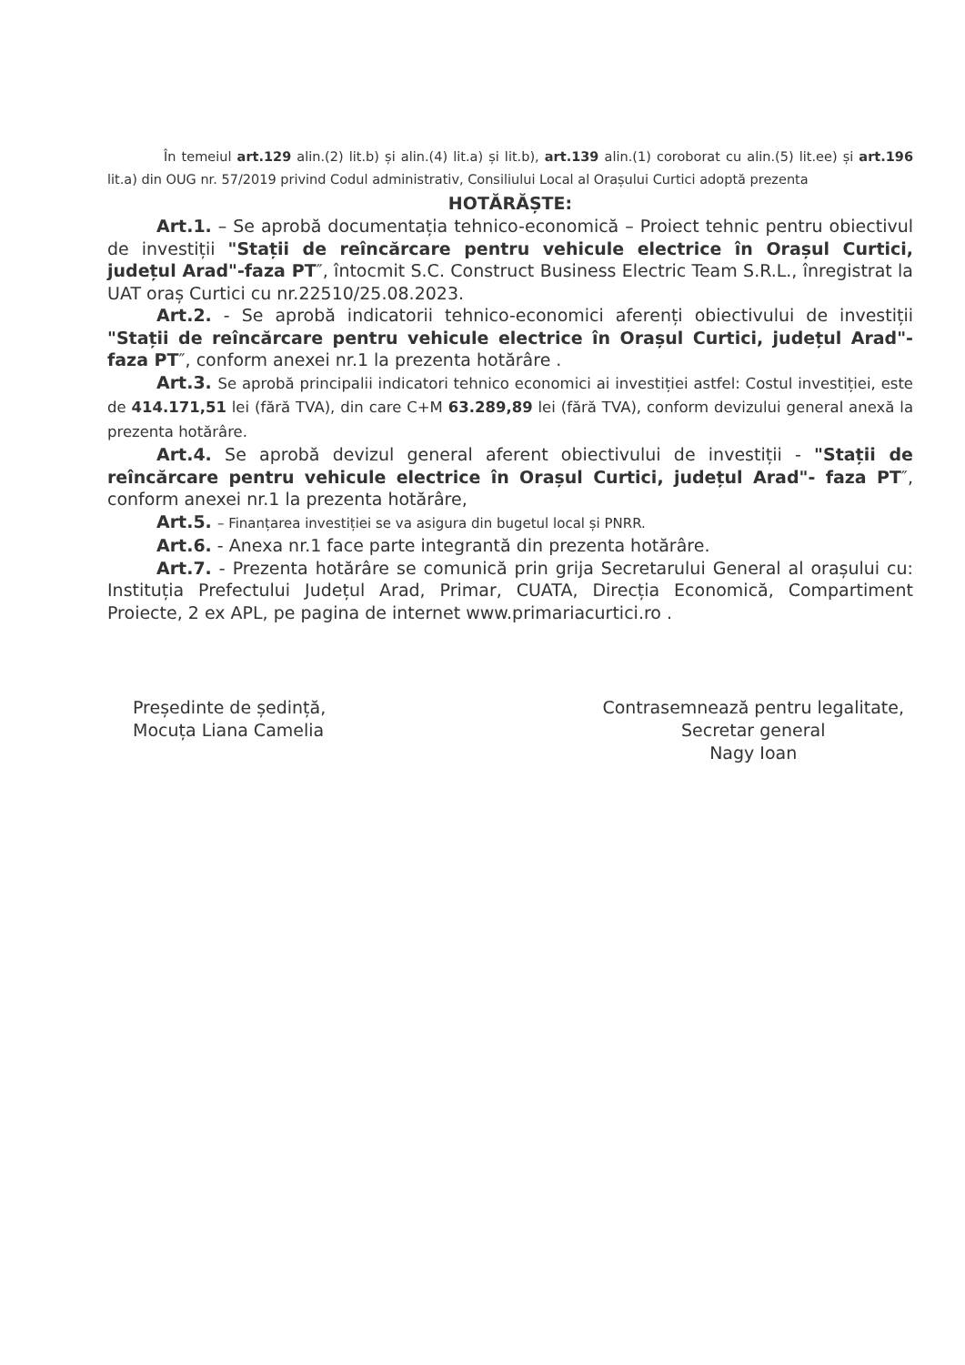În temeiul art.129 alin.(2) lit.b) și alin.(4) lit.a) și lit.b), art.139 alin.(1) coroborat cu alin.(5) lit.ee) și art.196 lit.a) din OUG nr. 57/2019 privind Codul administrativ, Consiliului Local al Orașului Curtici adoptă prezenta
HOTĂRĂȘTE:
Art.1. – Se aprobă documentația tehnico-economică – Proiect tehnic pentru obiectivul de investiții "Stații de reîncărcare pentru vehicule electrice în Orașul Curtici, județul Arad"-faza PT″, întocmit S.C. Construct Business Electric Team S.R.L., înregistrat la UAT oraș Curtici cu nr.22510/25.08.2023.
Art.2. - Se aprobă indicatorii tehnico-economici aferenți obiectivului de investiții "Stații de reîncărcare pentru vehicule electrice în Orașul Curtici, județul Arad"- faza PT″, conform anexei nr.1 la prezenta hotărâre .
Art.3. Se aprobă principalii indicatori tehnico economici ai investiției astfel: Costul investiției, este de 414.171,51 lei (fără TVA), din care C+M 63.289,89 lei (fără TVA), conform devizului general anexă la prezenta hotărâre.
Art.4. Se aprobă devizul general aferent obiectivului de investiții - "Stații de reîncărcare pentru vehicule electrice în Orașul Curtici, județul Arad"- faza PT″, conform anexei nr.1 la prezenta hotărâre,
Art.5. – Finanțarea investiției se va asigura din bugetul local și PNRR.
Art.6. - Anexa nr.1 face parte integrantă din prezenta hotărâre.
Art.7. - Prezenta hotărâre se comunică prin grija Secretarului General al orașului cu: Instituția Prefectului Județul Arad, Primar, CUATA, Direcția Economică, Compartiment Proiecte, 2 ex APL, pe pagina de internet www.primariacurtici.ro .
Președinte de ședință,
Mocuța Liana Camelia
Contrasemnează pentru legalitate,
Secretar general
Nagy Ioan